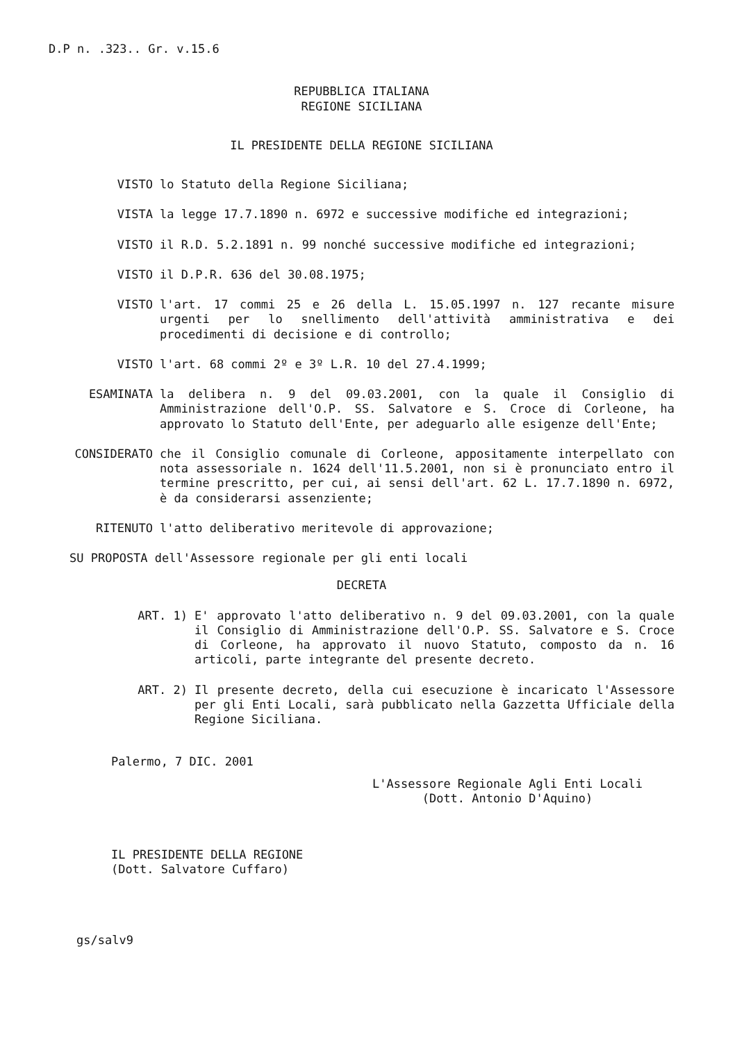D.P n. .323.. Gr. v.15.6
REPUBBLICA ITALIANA
REGIONE SICILIANA
IL PRESIDENTE DELLA REGIONE SICILIANA
VISTO lo Statuto della Regione Siciliana;
VISTA la legge 17.7.1890 n. 6972 e successive modifiche ed integrazioni;
VISTO il R.D. 5.2.1891 n. 99 nonché successive modifiche ed integrazioni;
VISTO il D.P.R. 636 del 30.08.1975;
VISTO l'art. 17 commi 25 e 26 della L. 15.05.1997 n. 127 recante misure urgenti per lo snellimento dell'attività amministrativa e dei procedimenti di decisione e di controllo;
VISTO l'art. 68 commi 2º e 3º L.R. 10 del 27.4.1999;
ESAMINATA la delibera n. 9 del 09.03.2001, con la quale il Consiglio di Amministrazione dell'O.P. SS. Salvatore e S. Croce di Corleone, ha approvato lo Statuto dell'Ente, per adeguarlo alle esigenze dell'Ente;
CONSIDERATO che il Consiglio comunale di Corleone, appositamente interpellato con nota assessoriale n. 1624 dell'11.5.2001, non si è pronunciato entro il termine prescritto, per cui, ai sensi dell'art. 62 L. 17.7.1890 n. 6972, è da considerarsi assenziente;
RITENUTO l'atto deliberativo meritevole di approvazione;
SU PROPOSTA dell'Assessore regionale per gli enti locali
DECRETA
ART. 1) E' approvato l'atto deliberativo n. 9 del 09.03.2001, con la quale il Consiglio di Amministrazione dell'O.P. SS. Salvatore e S. Croce di Corleone, ha approvato il nuovo Statuto, composto da n. 16 articoli, parte integrante del presente decreto.
ART. 2) Il presente decreto, della cui esecuzione è incaricato l'Assessore per gli Enti Locali, sarà pubblicato nella Gazzetta Ufficiale della Regione Siciliana.
Palermo, 7 DIC. 2001
L'Assessore Regionale Agli Enti Locali
(Dott. Antonio D'Aquino)
IL PRESIDENTE DELLA REGIONE
(Dott. Salvatore Cuffaro)
gs/salv9